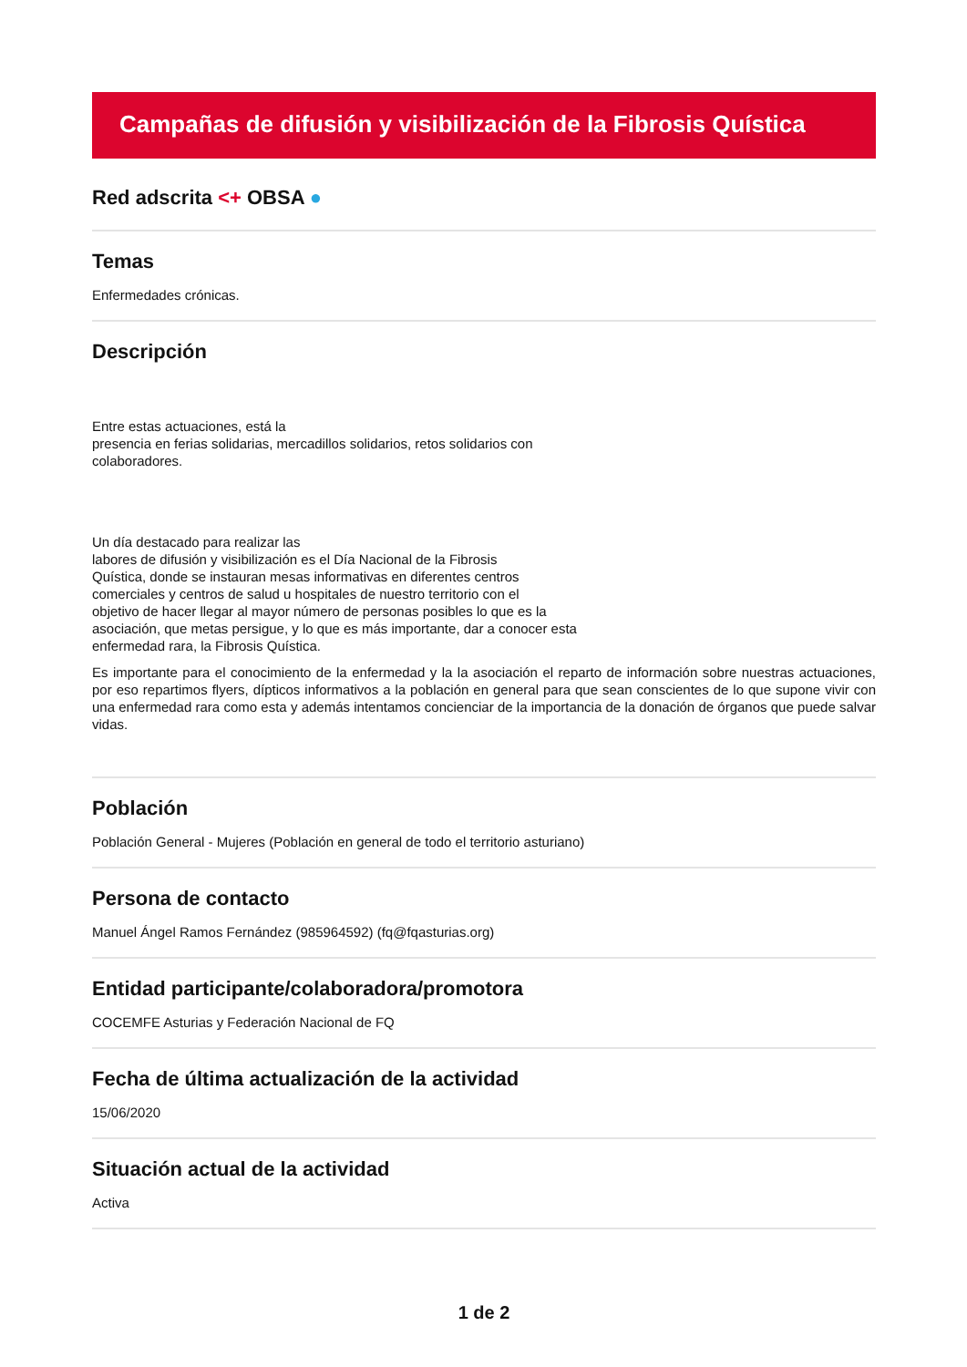Campañas de difusión y visibilización de la Fibrosis Quística
Red adscrita <+ OBSA ●
Temas
Enfermedades crónicas.
Descripción
Entre estas actuaciones, está la
presencia en ferias solidarias, mercadillos solidarios, retos solidarios con
colaboradores.
Un día destacado para realizar las
labores de difusión y visibilización es el Día Nacional de la Fibrosis
Quística, donde se instauran mesas informativas en diferentes centros
comerciales y centros de salud u hospitales de nuestro territorio con el
objetivo de hacer llegar al mayor número de personas posibles lo que es la
asociación, que metas persigue, y lo que es más importante, dar a conocer esta
enfermedad rara, la Fibrosis Quística.
Es importante para el conocimiento de la enfermedad y la la asociación el reparto de información sobre nuestras actuaciones, por eso repartimos flyers, dípticos informativos a la población en general para que sean conscientes de lo que supone vivir con una enfermedad rara como esta y además intentamos concienciar de la importancia de la donación de órganos que puede salvar vidas.
Población
Población General - Mujeres (Población en general de todo el territorio asturiano)
Persona de contacto
Manuel Ángel Ramos Fernández (985964592) (fq@fqasturias.org)
Entidad participante/colaboradora/promotora
COCEMFE Asturias y Federación Nacional de FQ
Fecha de última actualización de la actividad
15/06/2020
Situación actual de la actividad
Activa
1 de 2